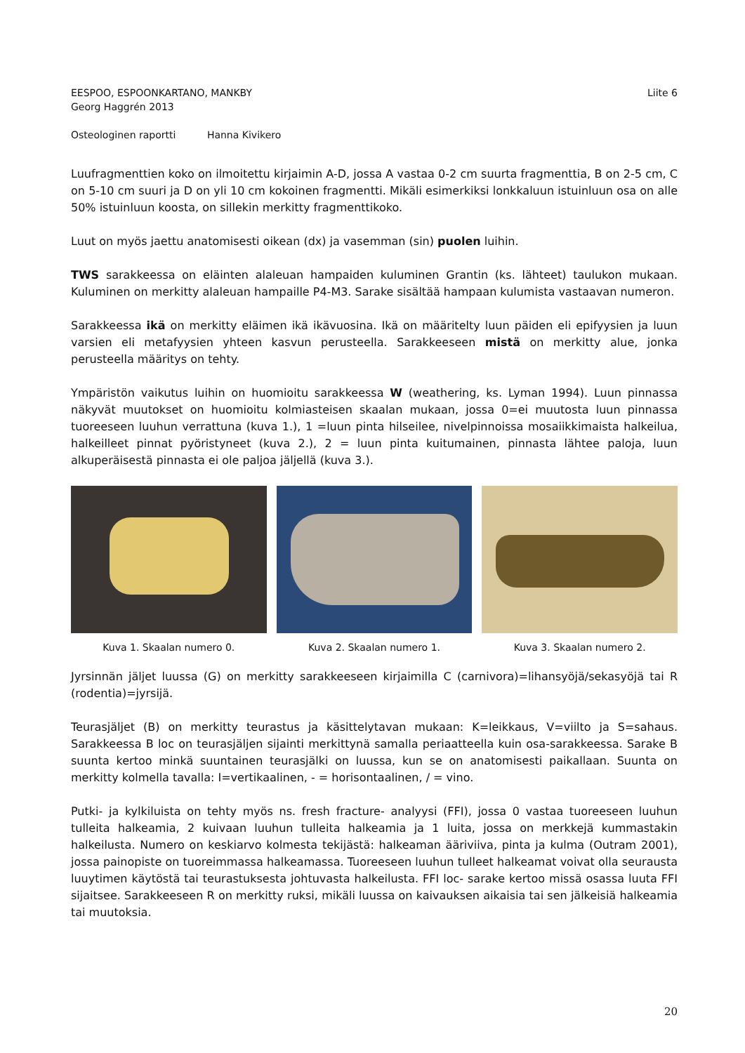EESPOO, ESPOONKARTANO, MANKBY
Georg Haggrén 2013
Liite 6
Osteologinen raportti Hanna Kivikero
Luufragmenttien koko on ilmoitettu kirjaimin A-D, jossa A vastaa 0-2 cm suurta fragmenttia, B on 2-5 cm, C on 5-10 cm suuri ja D on yli 10 cm kokoinen fragmentti. Mikäli esimerkiksi lonkkaluun istuinluun osa on alle 50% istuinluun koosta, on sillekin merkitty fragmenttikoko.
Luut on myös jaettu anatomisesti oikean (dx) ja vasemman (sin) puolen luihin.
TWS sarakkeessa on eläinten alaleuan hampaiden kuluminen Grantin (ks. lähteet) taulukon mukaan. Kuluminen on merkitty alaleuan hampaille P4-M3. Sarake sisältää hampaan kulumista vastaavan numeron.
Sarakkeessa ikä on merkitty eläimen ikä ikävuosina. Ikä on määritelty luun päiden eli epifyysien ja luun varsien eli metafyysien yhteen kasvun perusteella. Sarakkeeseen mistä on merkitty alue, jonka perusteella määritys on tehty.
Ympäristön vaikutus luihin on huomioitu sarakkeessa W (weathering, ks. Lyman 1994). Luun pinnassa näkyvät muutokset on huomioitu kolmiasteisen skaalan mukaan, jossa 0=ei muutosta luun pinnassa tuoreeseen luuhun verrattuna (kuva 1.), 1 =luun pinta hilseilee, nivelpinnoissa mosaiikkimaista halkeilua, halkeilleet pinnat pyöristyneet (kuva 2.), 2 = luun pinta kuitumainen, pinnasta lähtee paloja, luun alkuperäisestä pinnasta ei ole paljoa jäljellä (kuva 3.).
Kuva 1. Skaalan numero 0. Kuva 2. Skaalan numero 1. Kuva 3. Skaalan numero 2.
Jyrsinnän jäljet luussa (G) on merkitty sarakkeeseen kirjaimilla C (carnivora)=lihansyöjä/sekasyöjä tai R (rodentia)=jyrsijä.
Teurasjäljet (B) on merkitty teurastus ja käsittelytavan mukaan: K=leikkaus, V=viilto ja S=sahaus. Sarakkeessa B loc on teurasjäljen sijainti merkittynä samalla periaatteella kuin osa-sarakkeessa. Sarake B suunta kertoo minkä suuntainen teurasjälki on luussa, kun se on anatomisesti paikallaan. Suunta on merkitty kolmella tavalla: I=vertikaalinen, - = horisontaalinen, / = vino.
Putki- ja kylkiluista on tehty myös ns. fresh fracture- analyysi (FFI), jossa 0 vastaa tuoreeseen luuhun tulleita halkeamia, 2 kuivaan luuhun tulleita halkeamia ja 1 luita, jossa on merkkejä kummastakin halkeilusta. Numero on keskiarvo kolmesta tekijästä: halkeaman ääriviiva, pinta ja kulma (Outram 2001), jossa painopiste on tuoreimmassa halkeamassa. Tuoreeseen luuhun tulleet halkeamat voivat olla seurausta luuytimen käytöstä tai teurastuksesta johtuvasta halkeilusta. FFI loc- sarake kertoo missä osassa luuta FFI sijaitsee. Sarakkeeseen R on merkitty ruksi, mikäli luussa on kaivauksen aikaisia tai sen jälkeisiä halkeamia tai muutoksia.
20